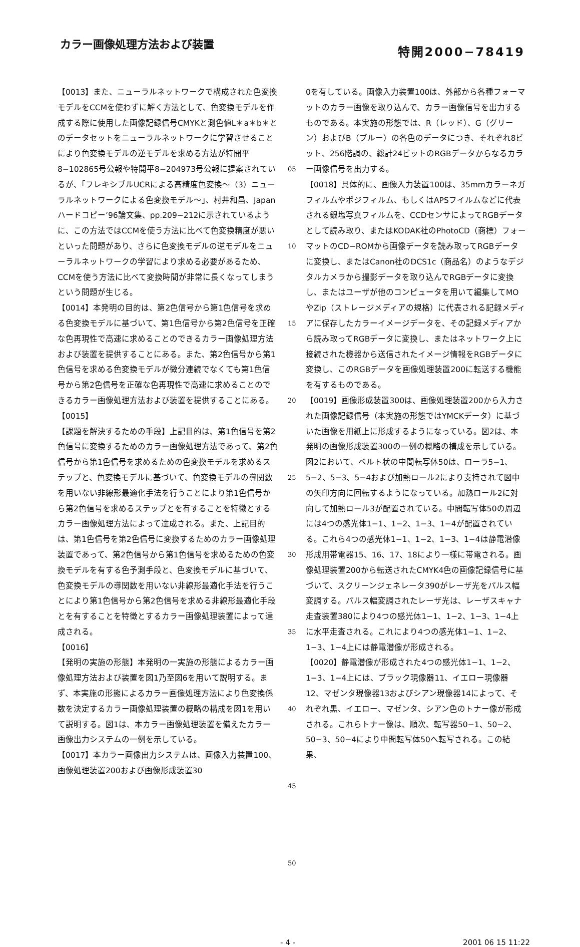カラー画像処理方法および装置
特開2000−78419
【0013】また、ニューラルネットワークで構成された色変換モデルをCCMを使わずに解く方法として、色変換モデルを作成する際に使用した画像記録信号CMYKと測色値L＊a＊b＊とのデータセットをニューラルネットワークに学習させることにより色変換モデルの逆モデルを求める方法が特開平8−102865号公報や特開平8−204973号公報に提案されているが、「フレキシブルUCRによる高精度色変換〜（3）ニューラルネットワークによる色変換モデル〜」、村井和昌、Japanハードコピー’96論文集、pp.209−212に示されているように、この方法ではCCMを使う方法に比べて色変換精度が悪いといった問題があり、さらに色変換モデルの逆モデルをニューラルネットワークの学習により求める必要があるため、CCMを使う方法に比べて変換時間が非常に長くなってしまうという問題が生じる。
【0014】本発明の目的は、第2色信号から第1色信号を求める色変換モデルに基づいて、第1色信号から第2色信号を正確な色再現性で高速に求めることのできるカラー画像処理方法および装置を提供することにある。また、第2色信号から第1色信号を求める色変換モデルが微分連続でなくても第1色信号から第2色信号を正確な色再現性で高速に求めることのできるカラー画像処理方法および装置を提供することにある。
【0015】
【課題を解決するための手段】上記目的は、第1色信号を第2色信号に変換するためのカラー画像処理方法であって、第2色信号から第1色信号を求めるための色変換モデルを求めるステップと、色変換モデルに基づいて、色変換モデルの導関数を用いない非線形最適化手法を行うことにより第1色信号から第2色信号を求めるステップとを有することを特徴とするカラー画像処理方法によって達成される。また、上記目的は、第1色信号を第2色信号に変換するためのカラー画像処理装置であって、第2色信号から第1色信号を求めるための色変換モデルを有する色予測手段と、色変換モデルに基づいて、色変換モデルの導関数を用いない非線形最適化手法を行うことにより第1色信号から第2色信号を求める非線形最適化手段とを有することを特徴とするカラー画像処理装置によって達成される。
【0016】
【発明の実施の形態】本発明の一実施の形態によるカラー画像処理方法および装置を図1乃至図6を用いて説明する。まず、本実施の形態によるカラー画像処理方法により色変換係数を決定するカラー画像処理装置の概略の構成を図1を用いて説明する。図1は、本カラー画像処理装置を備えたカラー画像出力システムの一例を示している。
【0017】本カラー画像出力システムは、画像入力装置100、画像処理装置200および画像形成装置30
05
10
15
20
25
30
35
40
45
50
0を有している。画像入力装置100は、外部から各種フォーマットのカラー画像を取り込んで、カラー画像信号を出力するものである。本実施の形態では、R（レッド）、G（グリーン）およびB（ブルー）の各色のデータにつき、それぞれ8ビット、256階調の、総計24ビットのRGBデータからなるカラー画像信号を出力する。
【0018】具体的に、画像入力装置100は、35mmカラーネガフィルムやポジフィルム、もしくはAPSフイルムなどに代表される銀塩写真フィルムを、CCDセンサによってRGBデータとして読み取り、またはKODAK社のPhotoCD（商標）フォーマットのCD−ROMから画像データを読み取ってRGBデータに変換し、またはCanon社のDCS1c（商品名）のようなデジタルカメラから撮影データを取り込んでRGBデータに変換し、またはユーザが他のコンピュータを用いて編集してMOやZip（ストレージメディアの規格）に代表される記録メディアに保存したカラーイメージデータを、その記録メディアから読み取ってRGBデータに変換し、またはネットワーク上に接続された機器から送信されたイメージ情報をRGBデータに変換し、このRGBデータを画像処理装置200に転送する機能を有するものである。
【0019】画像形成装置300は、画像処理装置200から入力された画像記録信号（本実施の形態ではYMCKデータ）に基づいた画像を用紙上に形成するようになっている。図2は、本発明の画像形成装置300の一例の概略の構成を示している。図2において、ベルト状の中間転写体50は、ローラ5−1、5−2、5−3、5−4および加熱ロール2により支持されて図中の矢印方向に回転するようになっている。加熱ロール2に対向して加熱ロール3が配置されている。中間転写体50の周辺には4つの感光体1−1、1−2、1−3、1−4が配置されている。これら4つの感光体1−1、1−2、1−3、1−4は静電潜像形成用帯電器15、16、17、18により一様に帯電される。画像処理装置200から転送されたCMYK4色の画像記録信号に基づいて、スクリーンジェネレータ390がレーザ光をパルス幅変調する。パルス幅変調されたレーザ光は、レーザスキャナ走査装置380により4つの感光体1−1、1−2、1−3、1−4上に水平走査される。これにより4つの感光体1−1、1−2、1−3、1−4上には静電潜像が形成される。
【0020】静電潜像が形成された4つの感光体1−1、1−2、1−3、1−4上には、ブラック現像器11、イエロー現像器12、マゼンタ現像器13およびシアン現像器14によって、それぞれ黒、イエロー、マゼンタ、シアン色のトナー像が形成される。これらトナー像は、順次、転写器50−1、50−2、50−3、50−4により中間転写体50へ転写される。この結果、
- 4 - 2001 06 15 11:22